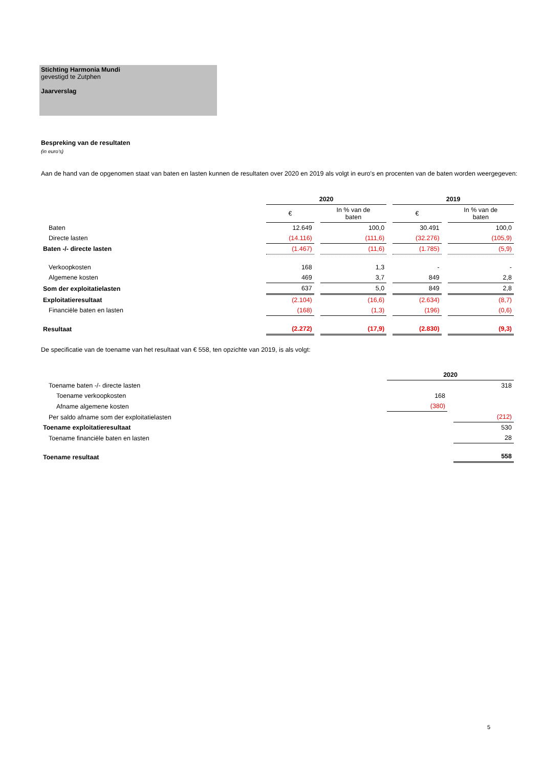Stichting Harmonia Mundi
gevestigd te Zutphen
Jaarverslag
Bespreking van de resultaten
(in euro's)
Aan de hand van de opgenomen staat van baten en lasten kunnen de resultaten over 2020 en 2019 als volgt in euro's en procenten van de baten worden weergegeven:
| | 2020 | | 2019 | |
| | € | In % van de baten | € | In % van de baten |
| Baten | 12.649 | 100,0 | 30.491 | 100,0 |
| Directe lasten | (14.116) | (111,6) | (32.276) | (105,9) |
| Baten -/- directe lasten | (1.467) | (11,6) | (1.785) | (5,9) |
| Verkoopkosten | 168 | 1,3 | - | - |
| Algemene kosten | 469 | 3,7 | 849 | 2,8 |
| Som der exploitatielasten | 637 | 5,0 | 849 | 2,8 |
| Exploitatieresultaat | (2.104) | (16,6) | (2.634) | (8,7) |
| Financiële baten en lasten | (168) | (1,3) | (196) | (0,6) |
| Resultaat | (2.272) | (17,9) | (2.830) | (9,3) |
De specificatie van de toename van het resultaat van € 558, ten opzichte van 2019, is als volgt:
| | 2020 | |
| Toename baten -/- directe lasten | | 318 |
| Toename verkoopkosten | 168 | |
| Afname algemene kosten | (380) | |
| Per saldo afname som der exploitatielasten | | (212) |
| Toename exploitatieresultaat | | 530 |
| Toename financiële baten en lasten | | 28 |
| Toename resultaat | | 558 |
5